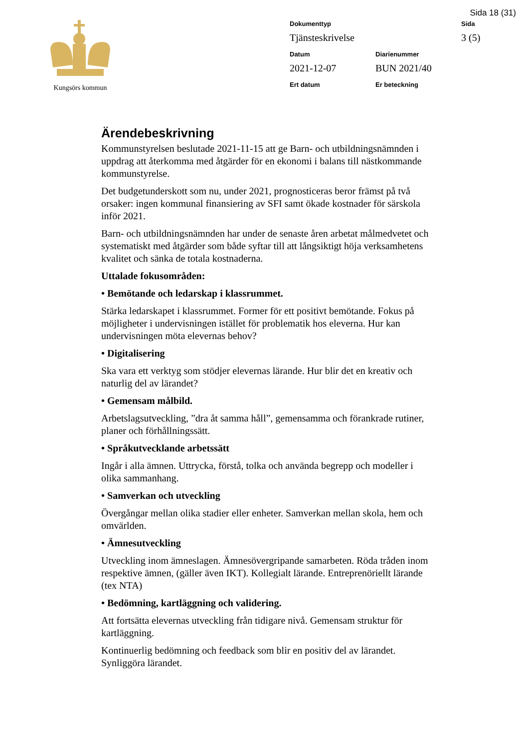Sida 18 (31)
Kungsörs kommun
Dokumenttyp
Sida
Tjänsteskrivelse
3 (5)
Datum
Diarienummer
2021-12-07
BUN 2021/40
Ert datum
Er beteckning
Ärendebeskrivning
Kommunstyrelsen beslutade 2021-11-15 att ge Barn- och utbildningsnämnden i uppdrag att återkomma med åtgärder för en ekonomi i balans till nästkommande kommunstyrelse.
Det budgetunderskott som nu, under 2021, prognosticeras beror främst på två orsaker: ingen kommunal finansiering av SFI samt ökade kostnader för särskola inför 2021.
Barn- och utbildningsnämnden har under de senaste åren arbetat målmedvetet och systematiskt med åtgärder som både syftar till att långsiktigt höja verksamhetens kvalitet och sänka de totala kostnaderna.
Uttalade fokusområden:
• Bemötande och ledarskap i klassrummet.
Stärka ledarskapet i klassrummet. Former för ett positivt bemötande. Fokus på möjligheter i undervisningen istället för problematik hos eleverna. Hur kan undervisningen möta elevernas behov?
• Digitalisering
Ska vara ett verktyg som stödjer elevernas lärande. Hur blir det en kreativ och naturlig del av lärandet?
• Gemensam målbild.
Arbetslagsutveckling, ”dra åt samma håll”, gemensamma och förankrade rutiner, planer och förhållningssätt.
• Språkutvecklande arbetssätt
Ingår i alla ämnen. Uttrycka, förstå, tolka och använda begrepp och modeller i olika sammanhang.
• Samverkan och utveckling
Övergångar mellan olika stadier eller enheter. Samverkan mellan skola, hem och omvärlden.
• Ämnesutveckling
Utveckling inom ämneslagen. Ämnesövergripande samarbeten. Röda tråden inom respektive ämnen, (gäller även IKT). Kollegialt lärande. Entreprenöriellt lärande (tex NTA)
• Bedömning, kartläggning och validering.
Att fortsätta elevernas utveckling från tidigare nivå. Gemensam struktur för kartläggning.
Kontinuerlig bedömning och feedback som blir en positiv del av lärandet. Synliggöra lärandet.